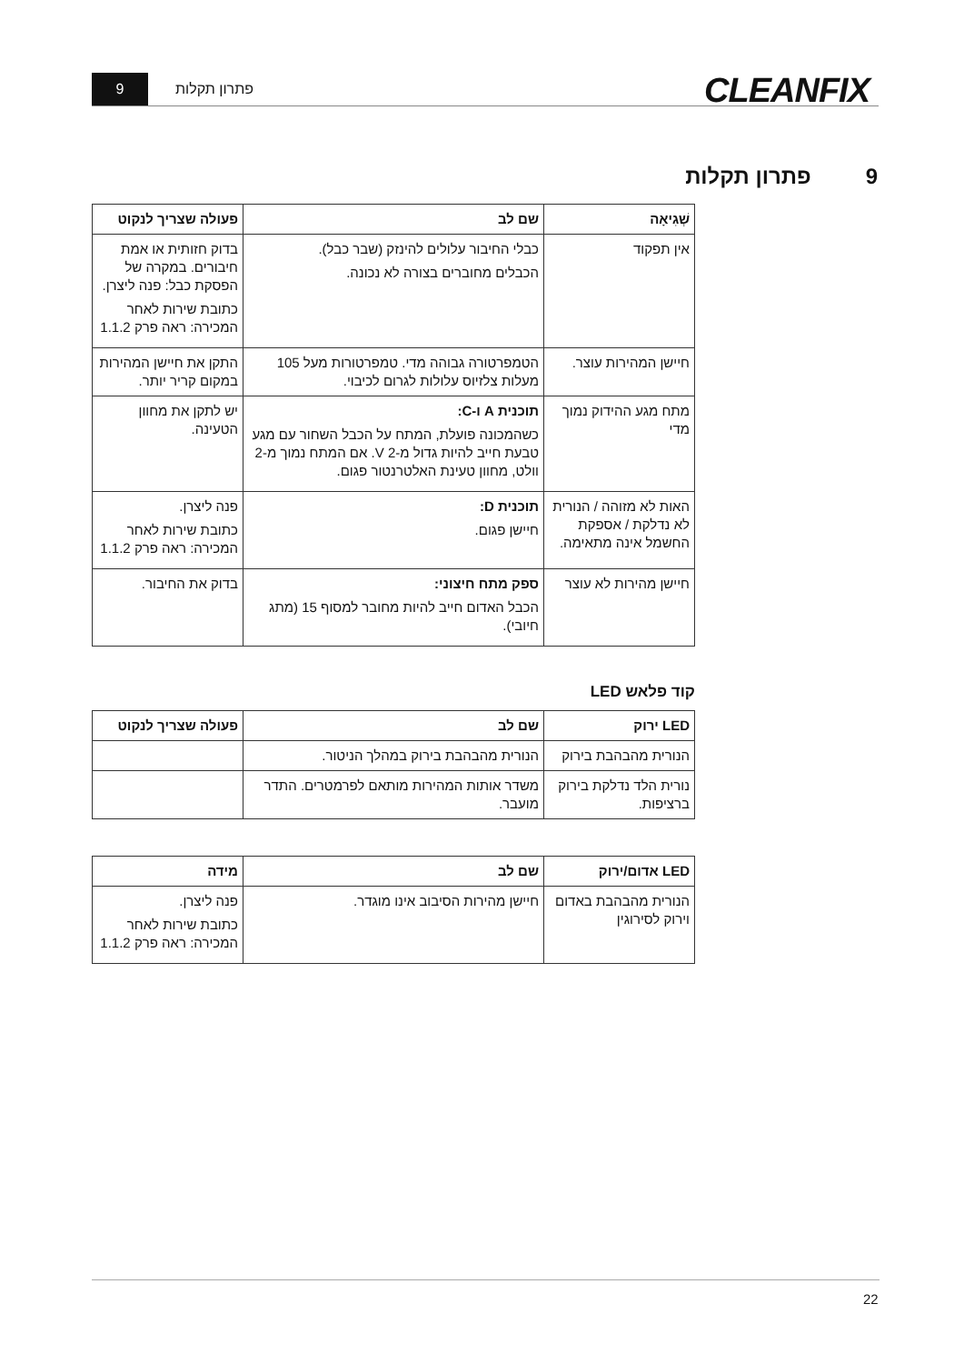9
פתרון תקלות
CLEANFIX
9 פתרון תקלות
| שְׁגִיאָה | שם לב | פעולה שצריך לנקוט |
| --- | --- | --- |
| אין תפקוד | כבלי החיבור עלולים להינזק (שבר כבל). הכבלים מחוברים בצורה לא נכונה. | בדוק חזותית או אמת חיבורים. במקרה של הפסקת כבל: פנה ליצרן. כתובת שירות לאחר המכירה: ראה פרק 1.1.2 |
| חיישן המהירות עוצר. | הטמפרטורה גבוהה מדי. טמפרטורות מעל 105 מעלות צלזיוס עלולות לגרום לכיבוי. | התקן את חיישן המהירות במקום קריר יותר. |
| מתח מגע ההידוק נמוך מדי | תוכנית A ו-C: כשהמכונה פועלת, המתח על הכבל השחור עם מגע טבעת חייב להיות גדול מ-2 V. אם המתח נמוך מ-2 וולט, מחוון טעינת האלטרנטור פגום. | יש לתקן את מחוון הטעינה. |
| האות לא מזוהה / הנורית לא נדלקת / אספקת החשמל אינה מתאימה. | תוכנית D: חיישן פגום. | פנה ליצרן. כתובת שירות לאחר המכירה: ראה פרק 1.1.2 |
| חיישן מהירות לא עוצר | ספק מתח חיצוני: הכבל האדום חייב להיות מחובר למסוף 15 (מתג חיובי). | בדוק את החיבור. |
קוד פלאש LED
| LED ירוק | שם לב | פעולה שצריך לנקוט |
| --- | --- | --- |
| הנורית מהבהבת בירוק | הנורית מהבהבת בירוק במהלך הניטור. | |
| נורית הלד נדלקת בירוק ברציפות. | משדר אותות המהירות מותאם לפרמטרים. התדר מועבר. | |
| LED אדום/ירוק | שם לב | מידה |
| --- | --- | --- |
| הנורית מהבהבת באדום וירוק לסירוגין | חיישן מהירות הסיבוב אינו מוגדר. | פנה ליצרן. כתובת שירות לאחר המכירה: ראה פרק 1.1.2 |
22